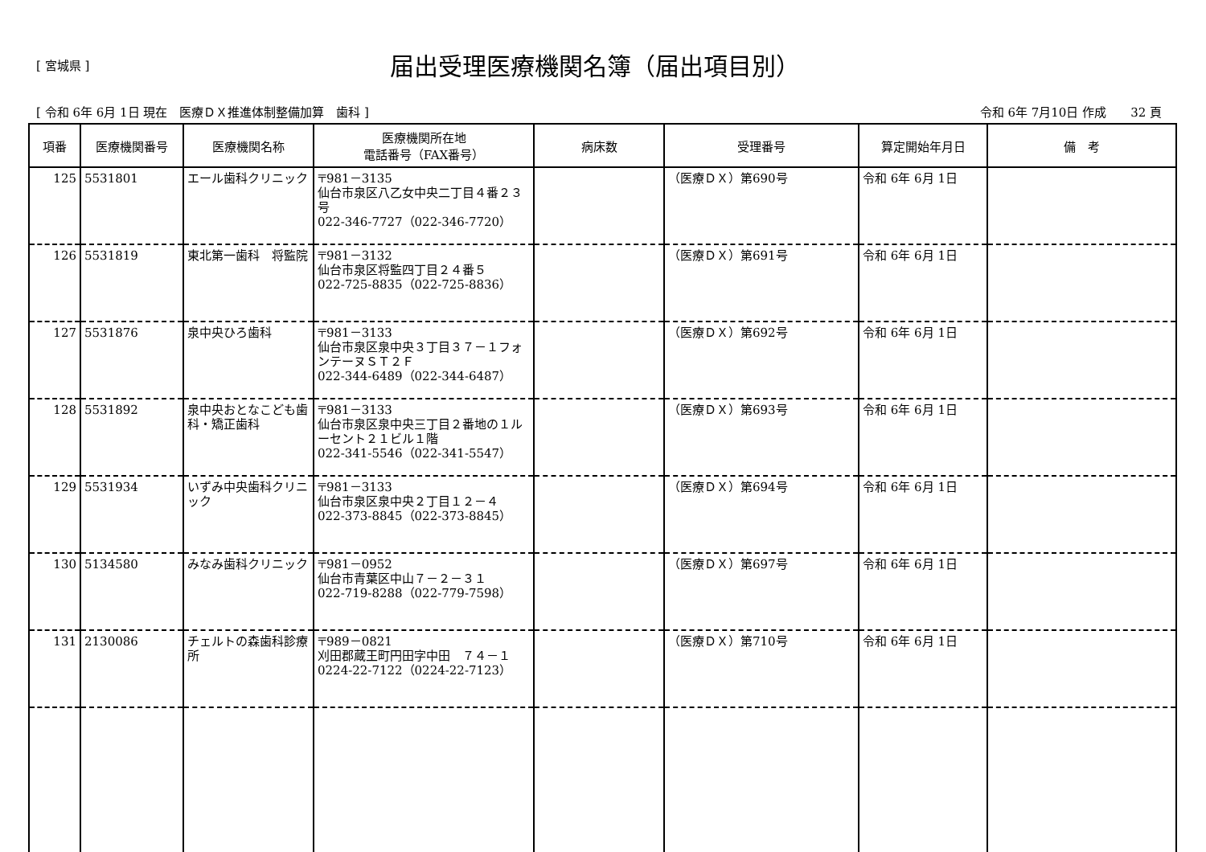[ 宮城県 ]
届出受理医療機関名簿（届出項目別）
[ 令和 6年 6月 1日 現在　医療ＤＸ推進体制整備加算　歯科 ] 令和 6年 7月10日 作成　　32 頁
| 項番 | 医療機関番号 | 医療機関名称 | 医療機関所在地 電話番号（FAX番号） | 病床数 | 受理番号 | 算定開始年月日 | 備 考 |
| --- | --- | --- | --- | --- | --- | --- | --- |
| 125 | 5531801 | エール歯科クリニック | 〒981－3135 仙台市泉区八乙女中央二丁目４番２３号 022-346-7727（022-346-7720） | | （医療ＤＸ）第690号 | 令和 6年 6月 1日 | |
| 126 | 5531819 | 東北第一歯科 将監院 | 〒981－3132 仙台市泉区将監四丁目２４番５ 022-725-8835（022-725-8836） | | （医療ＤＸ）第691号 | 令和 6年 6月 1日 | |
| 127 | 5531876 | 泉中央ひろ歯科 | 〒981－3133 仙台市泉区泉中央３丁目３７－１フォンテーヌＳＴ２Ｆ 022-344-6489（022-344-6487） | | （医療ＤＸ）第692号 | 令和 6年 6月 1日 | |
| 128 | 5531892 | 泉中央おとなこども歯科・矯正歯科 | 〒981－3133 仙台市泉区泉中央三丁目２番地の１ルーセント２１ビル１階 022-341-5546（022-341-5547） | | （医療ＤＸ）第693号 | 令和 6年 6月 1日 | |
| 129 | 5531934 | いずみ中央歯科クリニック | 〒981－3133 仙台市泉区泉中央２丁目１２－４ 022-373-8845（022-373-8845） | | （医療ＤＸ）第694号 | 令和 6年 6月 1日 | |
| 130 | 5134580 | みなみ歯科クリニック | 〒981－0952 仙台市青葉区中山７－２－３１ 022-719-8288（022-779-7598） | | （医療ＤＸ）第697号 | 令和 6年 6月 1日 | |
| 131 | 2130086 | チェルトの森歯科診療所 | 〒989－0821 刈田郡蔵王町円田字中田 ７４－１ 0224-22-7122（0224-22-7123） | | （医療ＤＸ）第710号 | 令和 6年 6月 1日 | |